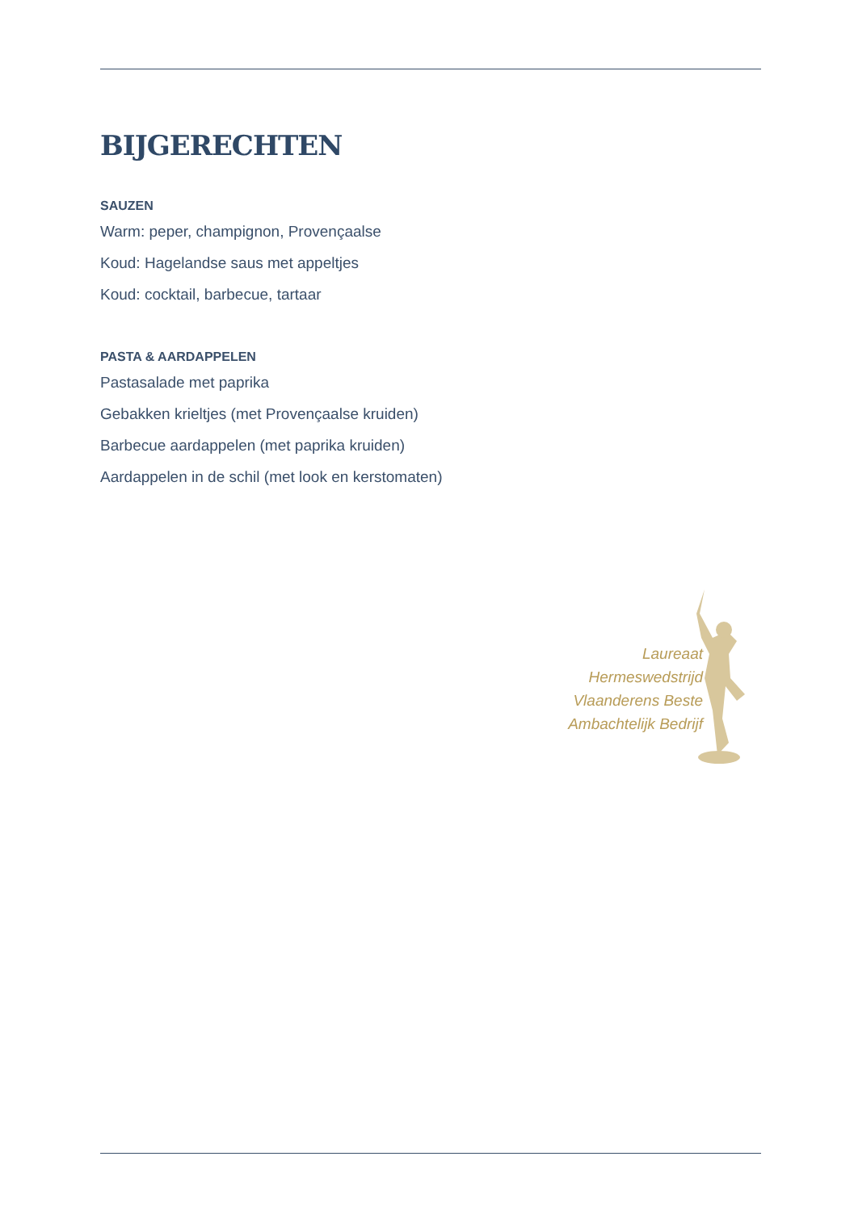BIJGERECHTEN
SAUZEN
Warm: peper, champignon, Provençaalse
Koud: Hagelandse saus met appeltjes
Koud: cocktail, barbecue, tartaar
PASTA & AARDAPPELEN
Pastasalade met paprika
Gebakken krieltjes (met Provençaalse kruiden)
Barbecue aardappelen (met paprika kruiden)
Aardappelen in de schil (met look en kerstomaten)
Laureaat
Hermeswedstrijd
Vlaanderens Beste
Ambachtelijk Bedrijf